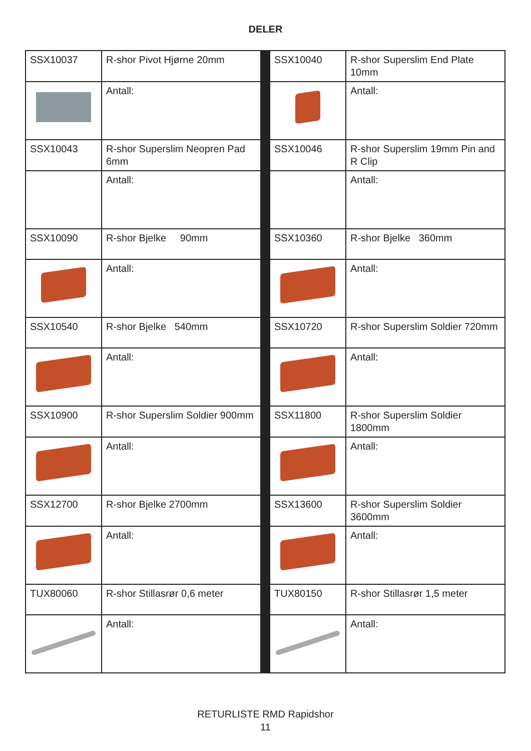DELER
| SSX10037 | R-shor Pivot Hjørne 20mm | | SSX10040 | R-shor Superslim End Plate 10mm |
| | Antall: | | | Antall: |
| SSX10043 | R-shor Superslim Neopren Pad 6mm | | SSX10046 | R-shor Superslim 19mm Pin and R Clip |
| | Antall: | | | Antall: |
| SSX10090 | R-shor Bjelke 90mm | | SSX10360 | R-shor Bjelke 360mm |
| | Antall: | | | Antall: |
| SSX10540 | R-shor Bjelke 540mm | | SSX10720 | R-shor Superslim Soldier 720mm |
| | Antall: | | | Antall: |
| SSX10900 | R-shor Superslim Soldier 900mm | | SSX11800 | R-shor Superslim Soldier 1800mm |
| | Antall: | | | Antall: |
| SSX12700 | R-shor Bjelke 2700mm | | SSX13600 | R-shor Superslim Soldier 3600mm |
| | Antall: | | | Antall: |
| TUX80060 | R-shor Stillasrør 0,6 meter | | TUX80150 | R-shor Stillasrør 1,5 meter |
| | Antall: | | | Antall: |
RETURLISTE RMD Rapidshor
11